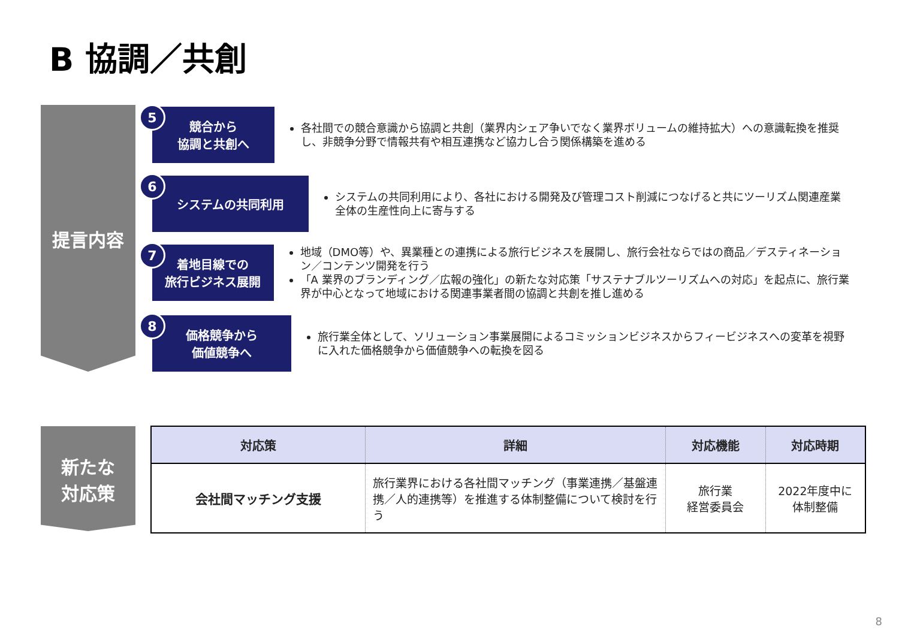B 協調／共創
提言内容
5
競合から
協調と共創へ
各社間での競合意識から協調と共創（業界内シェア争いでなく業界ボリュームの維持拡大）への意識転換を推奨し、非競争分野で情報共有や相互連携など協力し合う関係構築を進める
6
システムの共同利用
システムの共同利用により、各社における開発及び管理コスト削減につなげると共にツーリズム関連産業全体の生産性向上に寄与する
7
着地目線での
旅行ビジネス展開
地域（DMO等）や、異業種との連携による旅行ビジネスを展開し、旅行会社ならではの商品／デスティネーション／コンテンツ開発を行う
「A 業界のブランディング／広報の強化」の新たな対応策「サステナブルツーリズムへの対応」を起点に、旅行業界が中心となって地域における関連事業者間の協調と共創を推し進める
8
価格競争から
価値競争へ
旅行業全体として、ソリューション事業展開によるコミッションビジネスからフィービジネスへの変革を視野に入れた価格競争から価値競争への転換を図る
新たな
対応策
| 対応策 | 詳細 | 対応機能 | 対応時期 |
| --- | --- | --- | --- |
| 会社間マッチング支援 | 旅行業界における各社間マッチング（事業連携／基盤連携／人的連携等）を推進する体制整備について検討を行う | 旅行業 経営委員会 | 2022年度中に 体制整備 |
8